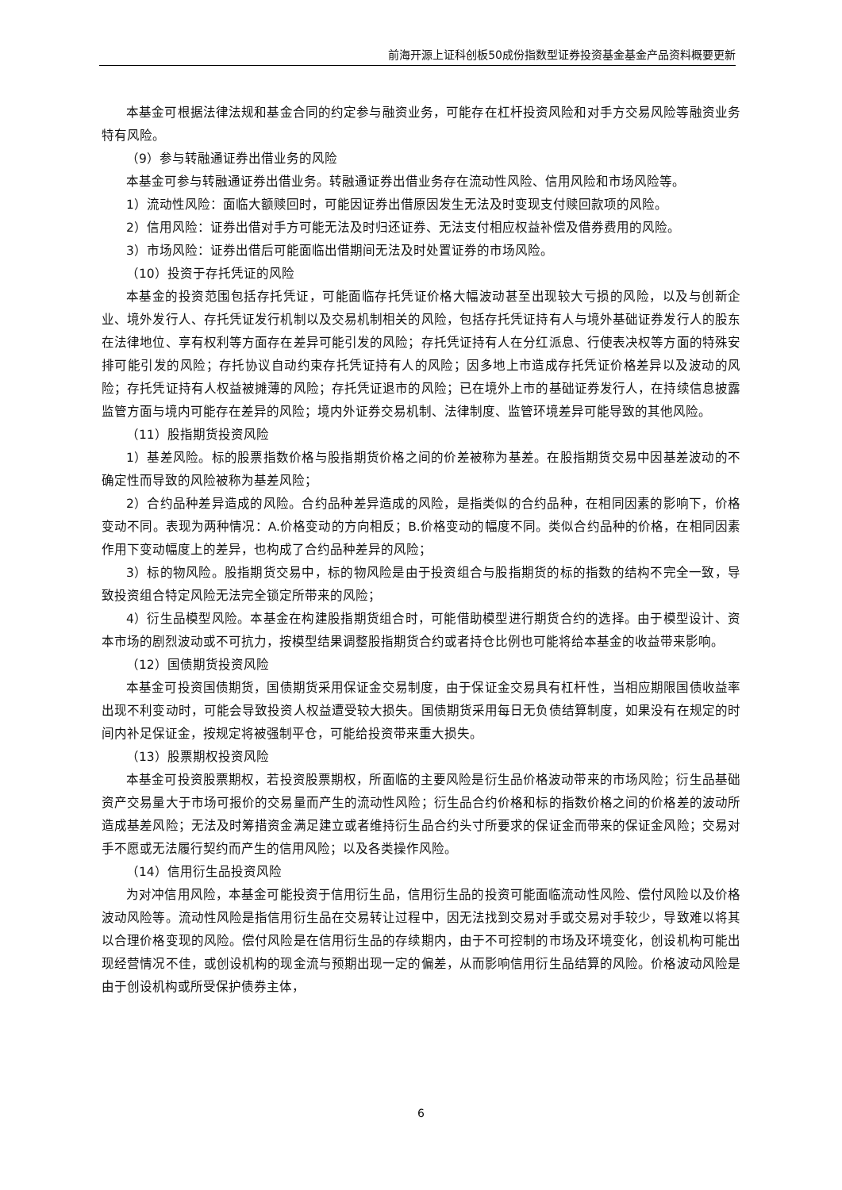前海开源上证科创板50成份指数型证券投资基金基金产品资料概要更新
本基金可根据法律法规和基金合同的约定参与融资业务，可能存在杠杆投资风险和对手方交易风险等融资业务特有风险。
（9）参与转融通证券出借业务的风险
本基金可参与转融通证券出借业务。转融通证券出借业务存在流动性风险、信用风险和市场风险等。
1）流动性风险：面临大额赎回时，可能因证券出借原因发生无法及时变现支付赎回款项的风险。
2）信用风险：证券出借对手方可能无法及时归还证券、无法支付相应权益补偿及借券费用的风险。
3）市场风险：证券出借后可能面临出借期间无法及时处置证券的市场风险。
（10）投资于存托凭证的风险
本基金的投资范围包括存托凭证，可能面临存托凭证价格大幅波动甚至出现较大亏损的风险，以及与创新企业、境外发行人、存托凭证发行机制以及交易机制相关的风险，包括存托凭证持有人与境外基础证券发行人的股东在法律地位、享有权利等方面存在差异可能引发的风险；存托凭证持有人在分红派息、行使表决权等方面的特殊安排可能引发的风险；存托协议自动约束存托凭证持有人的风险；因多地上市造成存托凭证价格差异以及波动的风险；存托凭证持有人权益被摊薄的风险；存托凭证退市的风险；已在境外上市的基础证券发行人，在持续信息披露监管方面与境内可能存在差异的风险；境内外证券交易机制、法律制度、监管环境差异可能导致的其他风险。
（11）股指期货投资风险
1）基差风险。标的股票指数价格与股指期货价格之间的价差被称为基差。在股指期货交易中因基差波动的不确定性而导致的风险被称为基差风险；
2）合约品种差异造成的风险。合约品种差异造成的风险，是指类似的合约品种，在相同因素的影响下，价格变动不同。表现为两种情况：A.价格变动的方向相反；B.价格变动的幅度不同。类似合约品种的价格，在相同因素作用下变动幅度上的差异，也构成了合约品种差异的风险；
3）标的物风险。股指期货交易中，标的物风险是由于投资组合与股指期货的标的指数的结构不完全一致，导致投资组合特定风险无法完全锁定所带来的风险；
4）衍生品模型风险。本基金在构建股指期货组合时，可能借助模型进行期货合约的选择。由于模型设计、资本市场的剧烈波动或不可抗力，按模型结果调整股指期货合约或者持仓比例也可能将给本基金的收益带来影响。
（12）国债期货投资风险
本基金可投资国债期货，国债期货采用保证金交易制度，由于保证金交易具有杠杆性，当相应期限国债收益率出现不利变动时，可能会导致投资人权益遭受较大损失。国债期货采用每日无负债结算制度，如果没有在规定的时间内补足保证金，按规定将被强制平仓，可能给投资带来重大损失。
（13）股票期权投资风险
本基金可投资股票期权，若投资股票期权，所面临的主要风险是衍生品价格波动带来的市场风险；衍生品基础资产交易量大于市场可报价的交易量而产生的流动性风险；衍生品合约价格和标的指数价格之间的价格差的波动所造成基差风险；无法及时筹措资金满足建立或者维持衍生品合约头寸所要求的保证金而带来的保证金风险；交易对手不愿或无法履行契约而产生的信用风险；以及各类操作风险。
（14）信用衍生品投资风险
为对冲信用风险，本基金可能投资于信用衍生品，信用衍生品的投资可能面临流动性风险、偿付风险以及价格波动风险等。流动性风险是指信用衍生品在交易转让过程中，因无法找到交易对手或交易对手较少，导致难以将其以合理价格变现的风险。偿付风险是在信用衍生品的存续期内，由于不可控制的市场及环境变化，创设机构可能出现经营情况不佳，或创设机构的现金流与预期出现一定的偏差，从而影响信用衍生品结算的风险。价格波动风险是由于创设机构或所受保护债券主体，
6